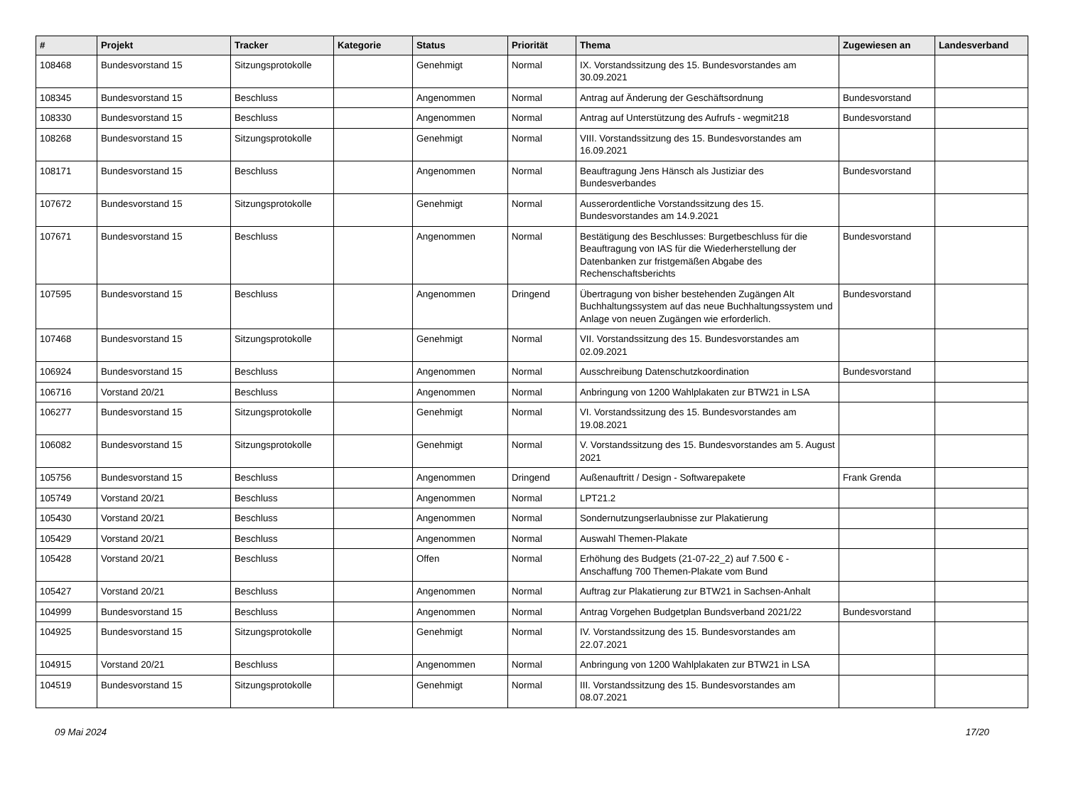| # | Projekt | Tracker | Kategorie | Status | Priorität | Thema | Zugewiesen an | Landesverband |
| --- | --- | --- | --- | --- | --- | --- | --- | --- |
| 108468 | Bundesvorstand 15 | Sitzungsprotokolle | | Genehmigt | Normal | IX. Vorstandssitzung des 15. Bundesvorstandes am 30.09.2021 | | |
| 108345 | Bundesvorstand 15 | Beschluss | | Angenommen | Normal | Antrag auf Änderung der Geschäftsordnung | Bundesvorstand | |
| 108330 | Bundesvorstand 15 | Beschluss | | Angenommen | Normal | Antrag auf Unterstützung des Aufrufs - wegmit218 | Bundesvorstand | |
| 108268 | Bundesvorstand 15 | Sitzungsprotokolle | | Genehmigt | Normal | VIII. Vorstandssitzung des 15. Bundesvorstandes am 16.09.2021 | | |
| 108171 | Bundesvorstand 15 | Beschluss | | Angenommen | Normal | Beauftragung Jens Hänsch als Justiziar des Bundesverbandes | Bundesvorstand | |
| 107672 | Bundesvorstand 15 | Sitzungsprotokolle | | Genehmigt | Normal | Ausserordentliche Vorstandssitzung des 15. Bundesvorstandes am 14.9.2021 | | |
| 107671 | Bundesvorstand 15 | Beschluss | | Angenommen | Normal | Bestätigung des Beschlusses: Burgetbeschluss für die Beauftragung von IAS für die Wiederherstellung der Datenbanken zur fristgemäßen Abgabe des Rechenschaftsberichts | Bundesvorstand | |
| 107595 | Bundesvorstand 15 | Beschluss | | Angenommen | Dringend | Übertragung von bisher bestehenden Zugängen Alt Buchhaltungssystem auf das neue Buchhaltungssystem und Anlage von neuen Zugängen wie erforderlich. | Bundesvorstand | |
| 107468 | Bundesvorstand 15 | Sitzungsprotokolle | | Genehmigt | Normal | VII. Vorstandssitzung des 15. Bundesvorstandes am 02.09.2021 | | |
| 106924 | Bundesvorstand 15 | Beschluss | | Angenommen | Normal | Ausschreibung Datenschutzkoordination | Bundesvorstand | |
| 106716 | Vorstand 20/21 | Beschluss | | Angenommen | Normal | Anbringung von 1200 Wahlplakaten zur BTW21 in LSA | | |
| 106277 | Bundesvorstand 15 | Sitzungsprotokolle | | Genehmigt | Normal | VI. Vorstandssitzung des 15. Bundesvorstandes am 19.08.2021 | | |
| 106082 | Bundesvorstand 15 | Sitzungsprotokolle | | Genehmigt | Normal | V. Vorstandssitzung des 15. Bundesvorstandes am 5. August 2021 | | |
| 105756 | Bundesvorstand 15 | Beschluss | | Angenommen | Dringend | Außenauftritt / Design - Softwarepakete | Frank Grenda | |
| 105749 | Vorstand 20/21 | Beschluss | | Angenommen | Normal | LPT21.2 | | |
| 105430 | Vorstand 20/21 | Beschluss | | Angenommen | Normal | Sondernutzungserlaubnisse zur Plakatierung | | |
| 105429 | Vorstand 20/21 | Beschluss | | Angenommen | Normal | Auswahl Themen-Plakate | | |
| 105428 | Vorstand 20/21 | Beschluss | | Offen | Normal | Erhöhung des Budgets (21-07-22_2) auf 7.500 € - Anschaffung 700 Themen-Plakate vom Bund | | |
| 105427 | Vorstand 20/21 | Beschluss | | Angenommen | Normal | Auftrag zur Plakatierung zur BTW21 in Sachsen-Anhalt | | |
| 104999 | Bundesvorstand 15 | Beschluss | | Angenommen | Normal | Antrag Vorgehen Budgetplan Bundsverband 2021/22 | Bundesvorstand | |
| 104925 | Bundesvorstand 15 | Sitzungsprotokolle | | Genehmigt | Normal | IV. Vorstandssitzung des 15. Bundesvorstandes am 22.07.2021 | | |
| 104915 | Vorstand 20/21 | Beschluss | | Angenommen | Normal | Anbringung von 1200 Wahlplakaten zur BTW21 in LSA | | |
| 104519 | Bundesvorstand 15 | Sitzungsprotokolle | | Genehmigt | Normal | III. Vorstandssitzung des 15. Bundesvorstandes am 08.07.2021 | | |
09 Mai 2024 17/20